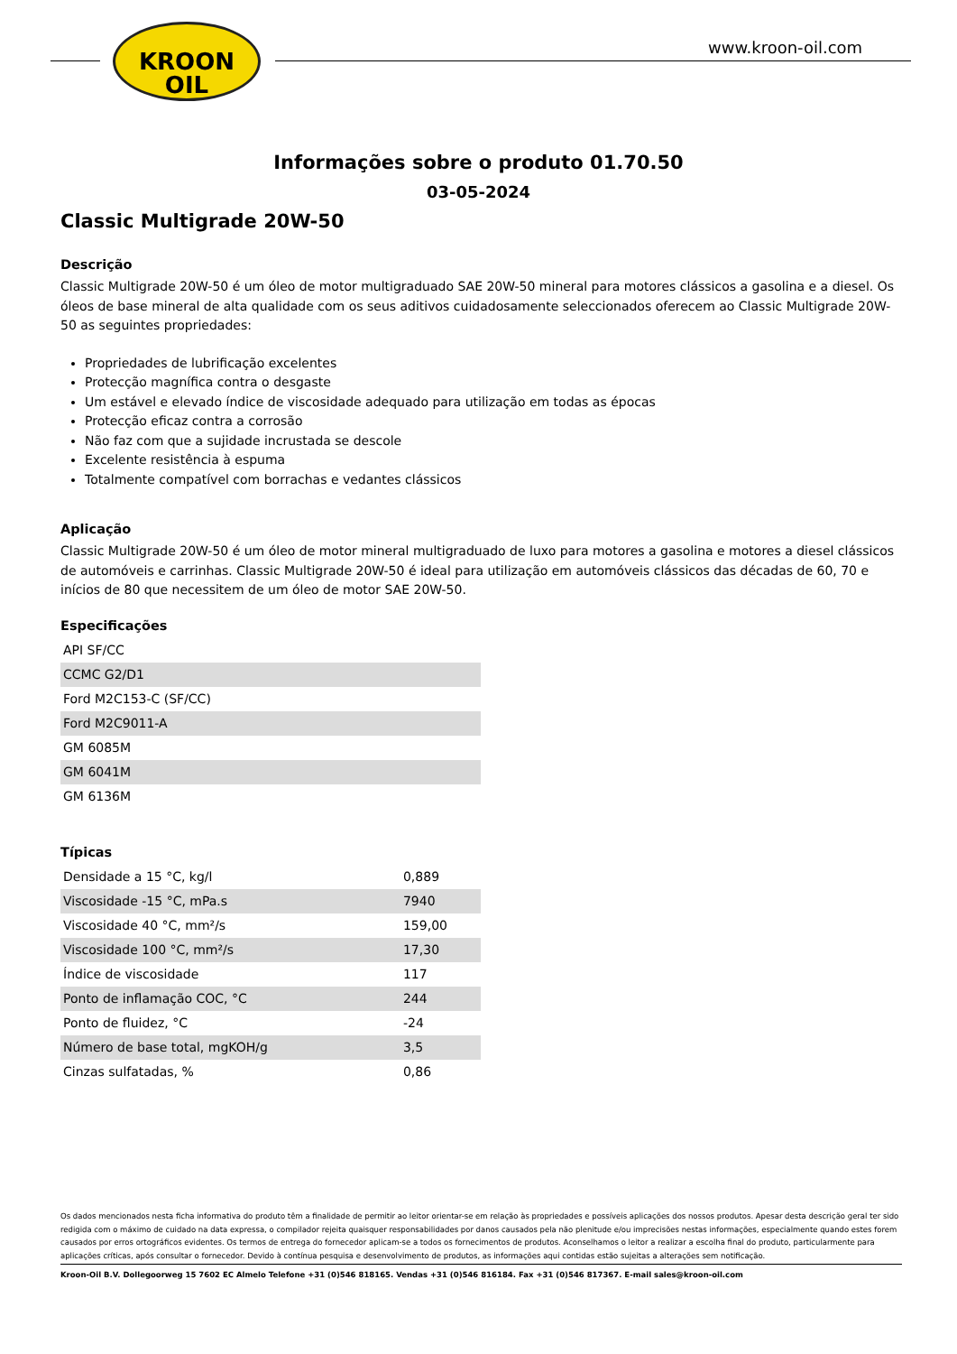KROON
OIL
www.kroon-oil.com
Informações sobre o produto 01.70.50
03-05-2024
Classic Multigrade 20W-50
Descrição
Classic Multigrade 20W-50 é um óleo de motor multigraduado SAE 20W-50 mineral para motores clássicos a gasolina e a diesel. Os óleos de base mineral de alta qualidade com os seus aditivos cuidadosamente seleccionados oferecem ao Classic Multigrade 20W-50 as seguintes propriedades:
Propriedades de lubrificação excelentes
Protecção magnífica contra o desgaste
Um estável e elevado índice de viscosidade adequado para utilização em todas as épocas
Protecção eficaz contra a corrosão
Não faz com que a sujidade incrustada se descole
Excelente resistência à espuma
Totalmente compatível com borrachas e vedantes clássicos
Aplicação
Classic Multigrade 20W-50 é um óleo de motor mineral multigraduado de luxo para motores a gasolina e motores a diesel clássicos de automóveis e carrinhas. Classic Multigrade 20W-50 é ideal para utilização em automóveis clássicos das décadas de 60, 70 e inícios de 80 que necessitem de um óleo de motor SAE 20W-50.
Especificações
| API SF/CC |
| CCMC G2/D1 |
| Ford M2C153-C (SF/CC) |
| Ford M2C9011-A |
| GM 6085M |
| GM 6041M |
| GM 6136M |
Típicas
| Densidade a 15 °C, kg/l | 0,889 |
| Viscosidade -15 °C, mPa.s | 7940 |
| Viscosidade 40 °C, mm²/s | 159,00 |
| Viscosidade 100 °C, mm²/s | 17,30 |
| Índice de viscosidade | 117 |
| Ponto de inflamação COC, °C | 244 |
| Ponto de fluidez, °C | -24 |
| Número de base total, mgKOH/g | 3,5 |
| Cinzas sulfatadas, % | 0,86 |
Os dados mencionados nesta ficha informativa do produto têm a finalidade de permitir ao leitor orientar-se em relação às propriedades e possíveis aplicações dos nossos produtos. Apesar desta descrição geral ter sido redigida com o máximo de cuidado na data expressa, o compilador rejeita quaisquer responsabilidades por danos causados pela não plenitude e/ou imprecisões nestas informações, especialmente quando estes forem causados por erros ortográficos evidentes. Os termos de entrega do fornecedor aplicam-se a todos os fornecimentos de produtos. Aconselhamos o leitor a realizar a escolha final do produto, particularmente para aplicações críticas, após consultar o fornecedor. Devido à contínua pesquisa e desenvolvimento de produtos, as informações aqui contidas estão sujeitas a alterações sem notificação.
Kroon-Oil B.V. Dollegoorweg 15 7602 EC Almelo Telefone +31 (0)546 818165. Vendas +31 (0)546 816184. Fax +31 (0)546 817367. E-mail sales@kroon-oil.com